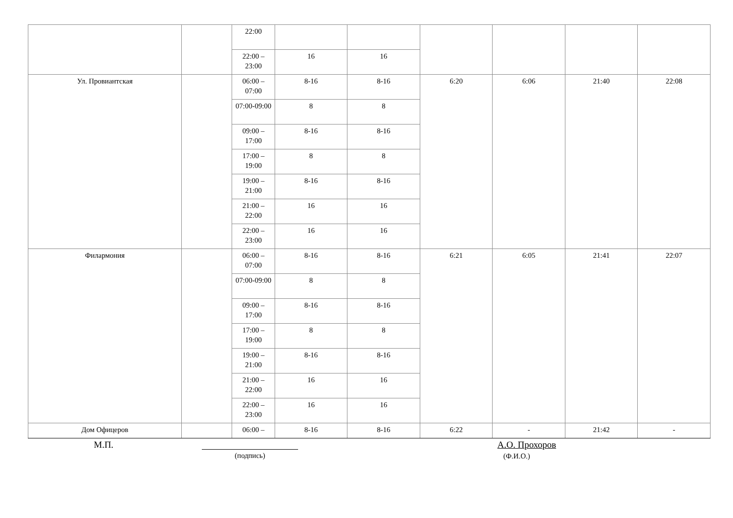| | | 22:00 | | | | | | |
| | | 22:00 – 23:00 | 16 | 16 | | | | |
| Ул. Провиантская | | 06:00 – 07:00 | 8-16 | 8-16 | 6:20 | 6:06 | 21:40 | 22:08 |
| | | 07:00-09:00 | 8 | 8 | | | | |
| | | 09:00 – 17:00 | 8-16 | 8-16 | | | | |
| | | 17:00 – 19:00 | 8 | 8 | | | | |
| | | 19:00 – 21:00 | 8-16 | 8-16 | | | | |
| | | 21:00 – 22:00 | 16 | 16 | | | | |
| | | 22:00 – 23:00 | 16 | 16 | | | | |
| Филармония | | 06:00 – 07:00 | 8-16 | 8-16 | 6:21 | 6:05 | 21:41 | 22:07 |
| | | 07:00-09:00 | 8 | 8 | | | | |
| | | 09:00 – 17:00 | 8-16 | 8-16 | | | | |
| | | 17:00 – 19:00 | 8 | 8 | | | | |
| | | 19:00 – 21:00 | 8-16 | 8-16 | | | | |
| | | 21:00 – 22:00 | 16 | 16 | | | | |
| | | 22:00 – 23:00 | 16 | 16 | | | | |
| Дом Офицеров | | 06:00 – | 8-16 | 8-16 | 6:22 | - | 21:42 | - |
М.П.
(подпись)
А.О. Прохоров
(Ф.И.О.)